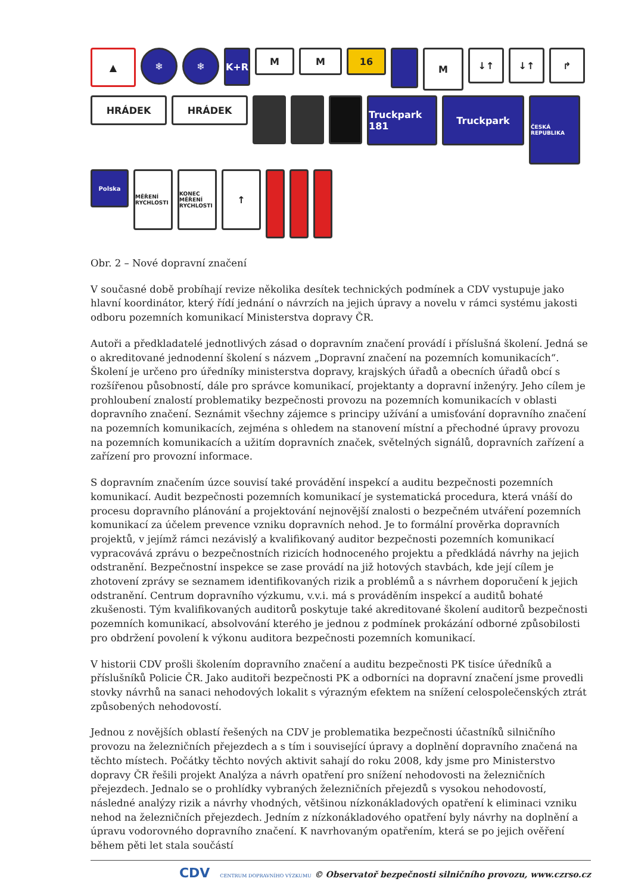▲
❄
❄
K+R
M
M
16
M
↓↑
↓↑
↱
HRÁDEK
HRÁDEK
Truckpark 181
Truckpark
ČESKÁ REPUBLIKA
Polska
MĚŘENÍ RYCHLOSTI
KONEC MĚŘENÍ RYCHLOSTI
↑
Obr. 2 – Nové dopravní značení
V současné době probíhají revize několika desítek technických podmínek a CDV vystupuje jako hlavní koordinátor, který řídí jednání o návrzích na jejich úpravy a novelu v rámci systému jakosti odboru pozemních komunikací Ministerstva dopravy ČR.
Autoři a předkladatelé jednotlivých zásad o dopravním značení provádí i příslušná školení. Jedná se o akreditované jednodenní školení s názvem „Dopravní značení na pozemních komunikacích“. Školení je určeno pro úředníky ministerstva dopravy, krajských úřadů a obecních úřadů obcí s rozšířenou působností, dále pro správce komunikací, projektanty a dopravní inženýry. Jeho cílem je prohloubení znalostí problematiky bezpečnosti provozu na pozemních komunikacích v oblasti dopravního značení. Seznámit všechny zájemce s principy užívání a umisťování dopravního značení na pozemních komunikacích, zejména s ohledem na stanovení místní a přechodné úpravy provozu na pozemních komunikacích a užitím dopravních značek, světelných signálů, dopravních zařízení a zařízení pro provozní informace.
S dopravním značením úzce souvisí také provádění inspekcí a auditu bezpečnosti pozemních komunikací. Audit bezpečnosti pozemních komunikací je systematická procedura, která vnáší do procesu dopravního plánování a projektování nejnovější znalosti o bezpečném utváření pozemních komunikací za účelem prevence vzniku dopravních nehod. Je to formální prověrka dopravních projektů, v jejímž rámci nezávislý a kvalifikovaný auditor bezpečnosti pozemních komunikací vypracovává zprávu o bezpečnostních rizicích hodnoceného projektu a předkládá návrhy na jejich odstranění. Bezpečnostní inspekce se zase provádí na již hotových stavbách, kde její cílem je zhotovení zprávy se seznamem identifikovaných rizik a problémů a s návrhem doporučení k jejich odstranění. Centrum dopravního výzkumu, v.v.i. má s prováděním inspekcí a auditů bohaté zkušenosti. Tým kvalifikovaných auditorů poskytuje také akreditované školení auditorů bezpečnosti pozemních komunikací, absolvování kterého je jednou z podmínek prokázání odborné způsobilosti pro obdržení povolení k výkonu auditora bezpečnosti pozemních komunikací.
V historii CDV prošli školením dopravního značení a auditu bezpečnosti PK tisíce úředníků a příslušníků Policie ČR. Jako auditoři bezpečnosti PK a odborníci na dopravní značení jsme provedli stovky návrhů na sanaci nehodových lokalit s výrazným efektem na snížení celospolečenských ztrát způsobených nehodovostí.
Jednou z novějších oblastí řešených na CDV je problematika bezpečnosti účastníků silničního provozu na železničních přejezdech a s tím i související úpravy a doplnění dopravního značená na těchto místech. Počátky těchto nových aktivit sahají do roku 2008, kdy jsme pro Ministerstvo dopravy ČR řešili projekt Analýza a návrh opatření pro snížení nehodovosti na železničních přejezdech. Jednalo se o prohlídky vybraných železničních přejezdů s vysokou nehodovostí, následné analýzy rizik a návrhy vhodných, většinou nízkonákladových opatření k eliminaci vzniku nehod na železničních přejezdech. Jedním z nízkonákladového opatření byly návrhy na doplnění a úpravu vodorovného dopravního značení. K navrhovaným opatřením, která se po jejich ověření během pěti let stala součástí
CDV CENTRUM DOPRAVNÍHO VÝZKUMU © Observatoř bezpečnosti silničního provozu, www.czrso.cz